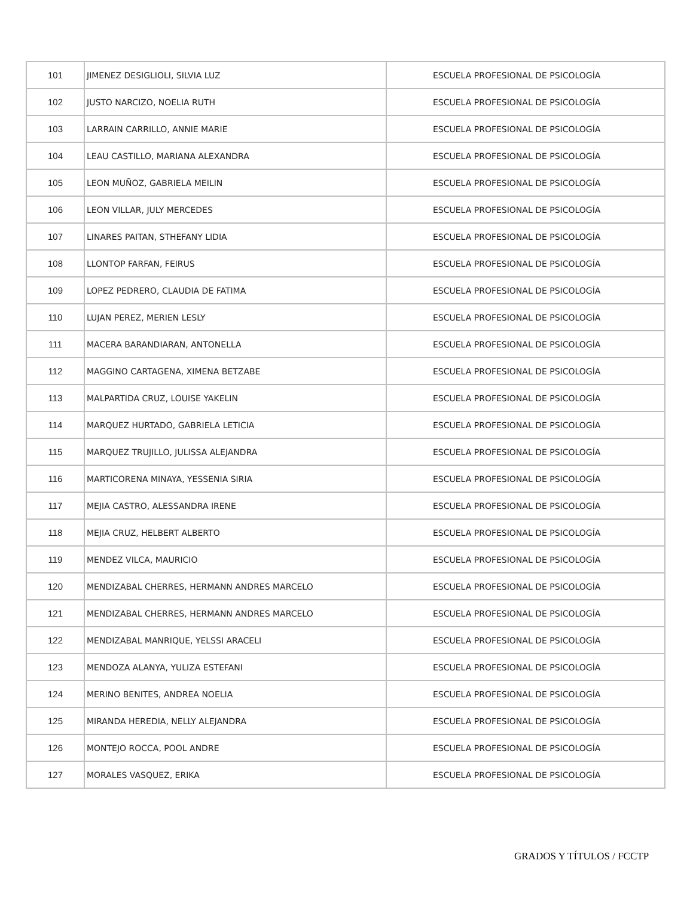| 101 | JIMENEZ DESIGLIOLI, SILVIA LUZ | ESCUELA PROFESIONAL DE PSICOLOGÍA |
| 102 | JUSTO NARCIZO, NOELIA RUTH | ESCUELA PROFESIONAL DE PSICOLOGÍA |
| 103 | LARRAIN CARRILLO, ANNIE MARIE | ESCUELA PROFESIONAL DE PSICOLOGÍA |
| 104 | LEAU CASTILLO, MARIANA ALEXANDRA | ESCUELA PROFESIONAL DE PSICOLOGÍA |
| 105 | LEON MUÑOZ, GABRIELA MEILIN | ESCUELA PROFESIONAL DE PSICOLOGÍA |
| 106 | LEON VILLAR, JULY MERCEDES | ESCUELA PROFESIONAL DE PSICOLOGÍA |
| 107 | LINARES PAITAN, STHEFANY LIDIA | ESCUELA PROFESIONAL DE PSICOLOGÍA |
| 108 | LLONTOP FARFAN, FEIRUS | ESCUELA PROFESIONAL DE PSICOLOGÍA |
| 109 | LOPEZ PEDRERO, CLAUDIA DE FATIMA | ESCUELA PROFESIONAL DE PSICOLOGÍA |
| 110 | LUJAN PEREZ, MERIEN LESLY | ESCUELA PROFESIONAL DE PSICOLOGÍA |
| 111 | MACERA BARANDIARAN, ANTONELLA | ESCUELA PROFESIONAL DE PSICOLOGÍA |
| 112 | MAGGINO CARTAGENA, XIMENA BETZABE | ESCUELA PROFESIONAL DE PSICOLOGÍA |
| 113 | MALPARTIDA CRUZ, LOUISE YAKELIN | ESCUELA PROFESIONAL DE PSICOLOGÍA |
| 114 | MARQUEZ HURTADO, GABRIELA LETICIA | ESCUELA PROFESIONAL DE PSICOLOGÍA |
| 115 | MARQUEZ TRUJILLO, JULISSA ALEJANDRA | ESCUELA PROFESIONAL DE PSICOLOGÍA |
| 116 | MARTICORENA MINAYA, YESSENIA SIRIA | ESCUELA PROFESIONAL DE PSICOLOGÍA |
| 117 | MEJIA CASTRO, ALESSANDRA IRENE | ESCUELA PROFESIONAL DE PSICOLOGÍA |
| 118 | MEJIA CRUZ, HELBERT ALBERTO | ESCUELA PROFESIONAL DE PSICOLOGÍA |
| 119 | MENDEZ VILCA, MAURICIO | ESCUELA PROFESIONAL DE PSICOLOGÍA |
| 120 | MENDIZABAL CHERRES, HERMANN ANDRES MARCELO | ESCUELA PROFESIONAL DE PSICOLOGÍA |
| 121 | MENDIZABAL CHERRES, HERMANN ANDRES MARCELO | ESCUELA PROFESIONAL DE PSICOLOGÍA |
| 122 | MENDIZABAL MANRIQUE, YELSSI ARACELI | ESCUELA PROFESIONAL DE PSICOLOGÍA |
| 123 | MENDOZA ALANYA, YULIZA ESTEFANI | ESCUELA PROFESIONAL DE PSICOLOGÍA |
| 124 | MERINO BENITES, ANDREA NOELIA | ESCUELA PROFESIONAL DE PSICOLOGÍA |
| 125 | MIRANDA HEREDIA, NELLY ALEJANDRA | ESCUELA PROFESIONAL DE PSICOLOGÍA |
| 126 | MONTEJO ROCCA, POOL ANDRE | ESCUELA PROFESIONAL DE PSICOLOGÍA |
| 127 | MORALES VASQUEZ, ERIKA | ESCUELA PROFESIONAL DE PSICOLOGÍA |
GRADOS Y TÍTULOS / FCCTP